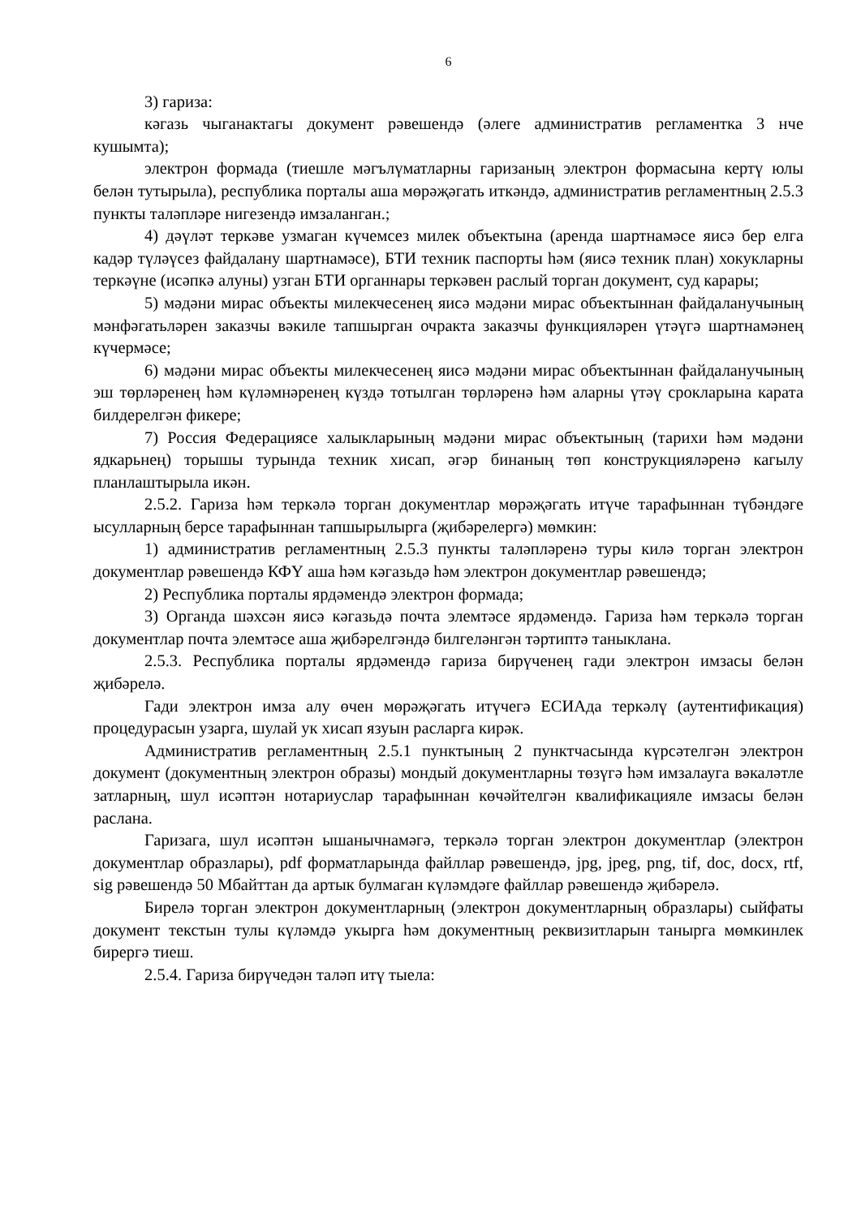6
3) гариза:
кәгазь чыганактагы документ рәвешендә (әлеге административ регламентка 3 нче кушымта);
электрон формада (тиешле мәгълүматларны гаризаның электрон формасына кертү юлы белән тутырыла), республика порталы аша мөрәҗәгать иткәндә, административ регламентның 2.5.3 пункты таләпләре нигезендә имзаланган.;
4) дәүләт теркәве узмаган күчемсез милек объектына (аренда шартнамәсе яисә бер елга кадәр түләүсез файдалану шартнамәсе), БТИ техник паспорты һәм (яисә техник план) хокукларны теркәүне (исәпкә алуны) узган БТИ органнары теркәвен раслый торган документ, суд карары;
5) мәдәни мирас объекты милекчесенең яисә мәдәни мирас объектыннан файдаланучының мәнфәгатьләрен заказчы вәкиле тапшырган очракта заказчы функцияләрен үтәүгә шартнамәнең күчермәсе;
6) мәдәни мирас объекты милекчесенең яисә мәдәни мирас объектыннан файдаланучының эш төрләренең һәм күләмнәренең күздә тотылган төрләренә һәм аларны үтәү срокларына карата билдерелгән фикере;
7) Россия Федерациясе халыкларының мәдәни мирас объектының (тарихи һәм мәдәни ядкарьнең) торышы турында техник хисап, әгәр бинаның төп конструкцияләренә кагылу планлаштырыла икән.
2.5.2. Гариза һәм теркәлә торган документлар мөрәҗәгать итүче тарафыннан түбәндәге ысулларның берсе тарафыннан тапшырылырга (җибәрелергә) мөмкин:
1) административ регламентның 2.5.3 пункты таләпләренә туры килә торган электрон документлар рәвешендә КФҮ аша һәм кәгазьдә һәм электрон документлар рәвешендә;
2) Республика порталы ярдәмендә электрон формада;
3) Органда шәхсән яисә кәгазьдә почта элемтәсе ярдәмендә. Гариза һәм теркәлә торган документлар почта элемтәсе аша җибәрелгәндә билгеләнгән тәртиптә таныклана.
2.5.3. Республика порталы ярдәмендә гариза бирүченең гади электрон имзасы белән җибәрелә.
Гади электрон имза алу өчен мөрәҗәгать итүчегә ЕСИАда теркәлү (аутентификация) процедурасын узарга, шулай ук хисап язуын расларга кирәк.
Административ регламентның 2.5.1 пунктының 2 пунктчасында күрсәтелгән электрон документ (документның электрон образы) мондый документларны төзүгә һәм имзалауга вәкаләтле затларның, шул исәптән нотариуслар тарафыннан көчәйтелгән квалификацияле имзасы белән раслана.
Гаризага, шул исәптән ышанычнамәгә, теркәлә торган электрон документлар (электрон документлар образлары), pdf форматларында файллар рәвешендә, jpg, jpeg, png, tif, doc, docx, rtf, sig рәвешендә 50 Мбайттан да артык булмаган күләмдәге файллар рәвешендә җибәрелә.
Бирелә торган электрон документларның (электрон документларның образлары) сыйфаты документ текстын тулы күләмдә укырга һәм документның реквизитларын танырга мөмкинлек бирергә тиеш.
2.5.4. Гариза бирүчедән таләп итү тыела: